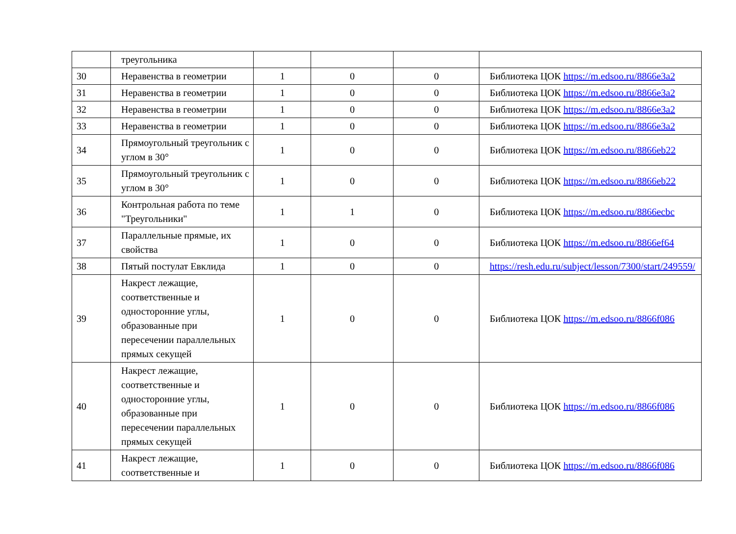| | треугольника | | | | |
| 30 | Неравенства в геометрии | 1 | 0 | 0 | Библиотека ЦОК https://m.edsoo.ru/8866e3a2 |
| 31 | Неравенства в геометрии | 1 | 0 | 0 | Библиотека ЦОК https://m.edsoo.ru/8866e3a2 |
| 32 | Неравенства в геометрии | 1 | 0 | 0 | Библиотека ЦОК https://m.edsoo.ru/8866e3a2 |
| 33 | Неравенства в геометрии | 1 | 0 | 0 | Библиотека ЦОК https://m.edsoo.ru/8866e3a2 |
| 34 | Прямоугольный треугольник с углом в 30° | 1 | 0 | 0 | Библиотека ЦОК https://m.edsoo.ru/8866eb22 |
| 35 | Прямоугольный треугольник с углом в 30° | 1 | 0 | 0 | Библиотека ЦОК https://m.edsoo.ru/8866eb22 |
| 36 | Контрольная работа по теме "Треугольники" | 1 | 1 | 0 | Библиотека ЦОК https://m.edsoo.ru/8866ecbc |
| 37 | Параллельные прямые, их свойства | 1 | 0 | 0 | Библиотека ЦОК https://m.edsoo.ru/8866ef64 |
| 38 | Пятый постулат Евклида | 1 | 0 | 0 | https://resh.edu.ru/subject/lesson/7300/start/249559/ |
| 39 | Накрест лежащие, соответственные и односторонние углы, образованные при пересечении параллельных прямых секущей | 1 | 0 | 0 | Библиотека ЦОК https://m.edsoo.ru/8866f086 |
| 40 | Накрест лежащие, соответственные и односторонние углы, образованные при пересечении параллельных прямых секущей | 1 | 0 | 0 | Библиотека ЦОК https://m.edsoo.ru/8866f086 |
| 41 | Накрест лежащие, соответственные и | 1 | 0 | 0 | Библиотека ЦОК https://m.edsoo.ru/8866f086 |